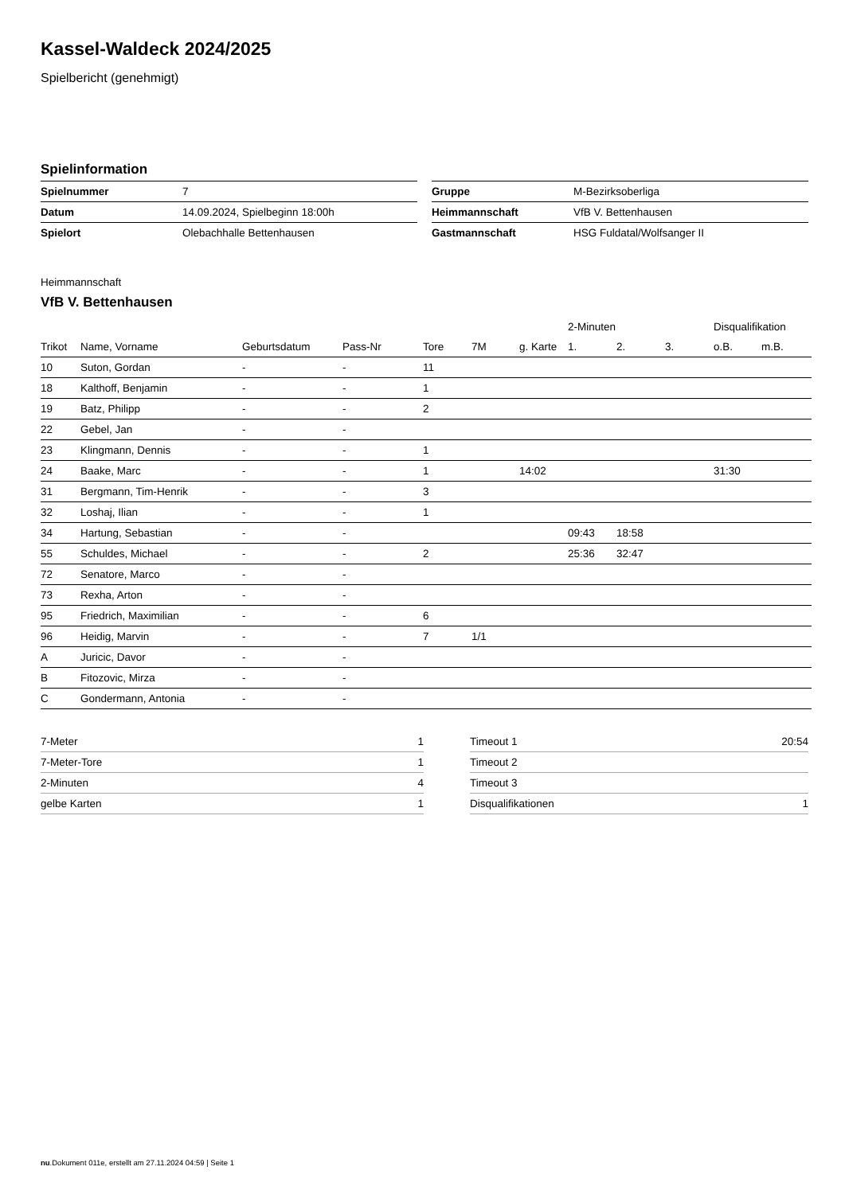Kassel-Waldeck 2024/2025
Spielbericht (genehmigt)
Spielinformation
| Spielnummer | 7 |
| Datum | 14.09.2024, Spielbeginn 18:00h |
| Spielort | Olebachhalle Bettenhausen |
| Gruppe | M-Bezirksoberliga |
| Heimmannschaft | VfB V. Bettenhausen |
| Gastmannschaft | HSG Fuldatal/Wolfsanger II |
Heimmannschaft
VfB V. Bettenhausen
| | | | | | | | 2-Minuten | | | Disqualifikation | |
| --- | --- | --- | --- | --- | --- | --- | --- | --- | --- | --- | --- |
| Trikot | Name, Vorname | Geburtsdatum | Pass-Nr | Tore | 7M | g. Karte | 1. | 2. | 3. | o.B. | m.B. |
| 10 | Suton, Gordan | - | - | 11 | | | | | | | |
| 18 | Kalthoff, Benjamin | - | - | 1 | | | | | | | |
| 19 | Batz, Philipp | - | - | 2 | | | | | | | |
| 22 | Gebel, Jan | - | - | | | | | | | | |
| 23 | Klingmann, Dennis | - | - | 1 | | | | | | | |
| 24 | Baake, Marc | - | - | 1 | | 14:02 | | | | 31:30 | |
| 31 | Bergmann, Tim-Henrik | - | - | 3 | | | | | | | |
| 32 | Loshaj, Ilian | - | - | 1 | | | | | | | |
| 34 | Hartung, Sebastian | - | - | | | | 09:43 | 18:58 | | | |
| 55 | Schuldes, Michael | - | - | 2 | | | 25:36 | 32:47 | | | |
| 72 | Senatore, Marco | - | - | | | | | | | | |
| 73 | Rexha, Arton | - | - | | | | | | | | |
| 95 | Friedrich, Maximilian | - | - | 6 | | | | | | | |
| 96 | Heidig, Marvin | - | - | 7 | 1/1 | | | | | | |
| A | Juricic, Davor | - | - | | | | | | | | |
| B | Fitozovic, Mirza | - | - | | | | | | | | |
| C | Gondermann, Antonia | - | - | | | | | | | | |
| 7-Meter | 1 |
| 7-Meter-Tore | 1 |
| 2-Minuten | 4 |
| gelbe Karten | 1 |
| Timeout 1 | 20:54 |
| Timeout 2 | |
| Timeout 3 | |
| Disqualifikationen | 1 |
nu.Dokument 011e, erstellt am 27.11.2024 04:59 | Seite 1